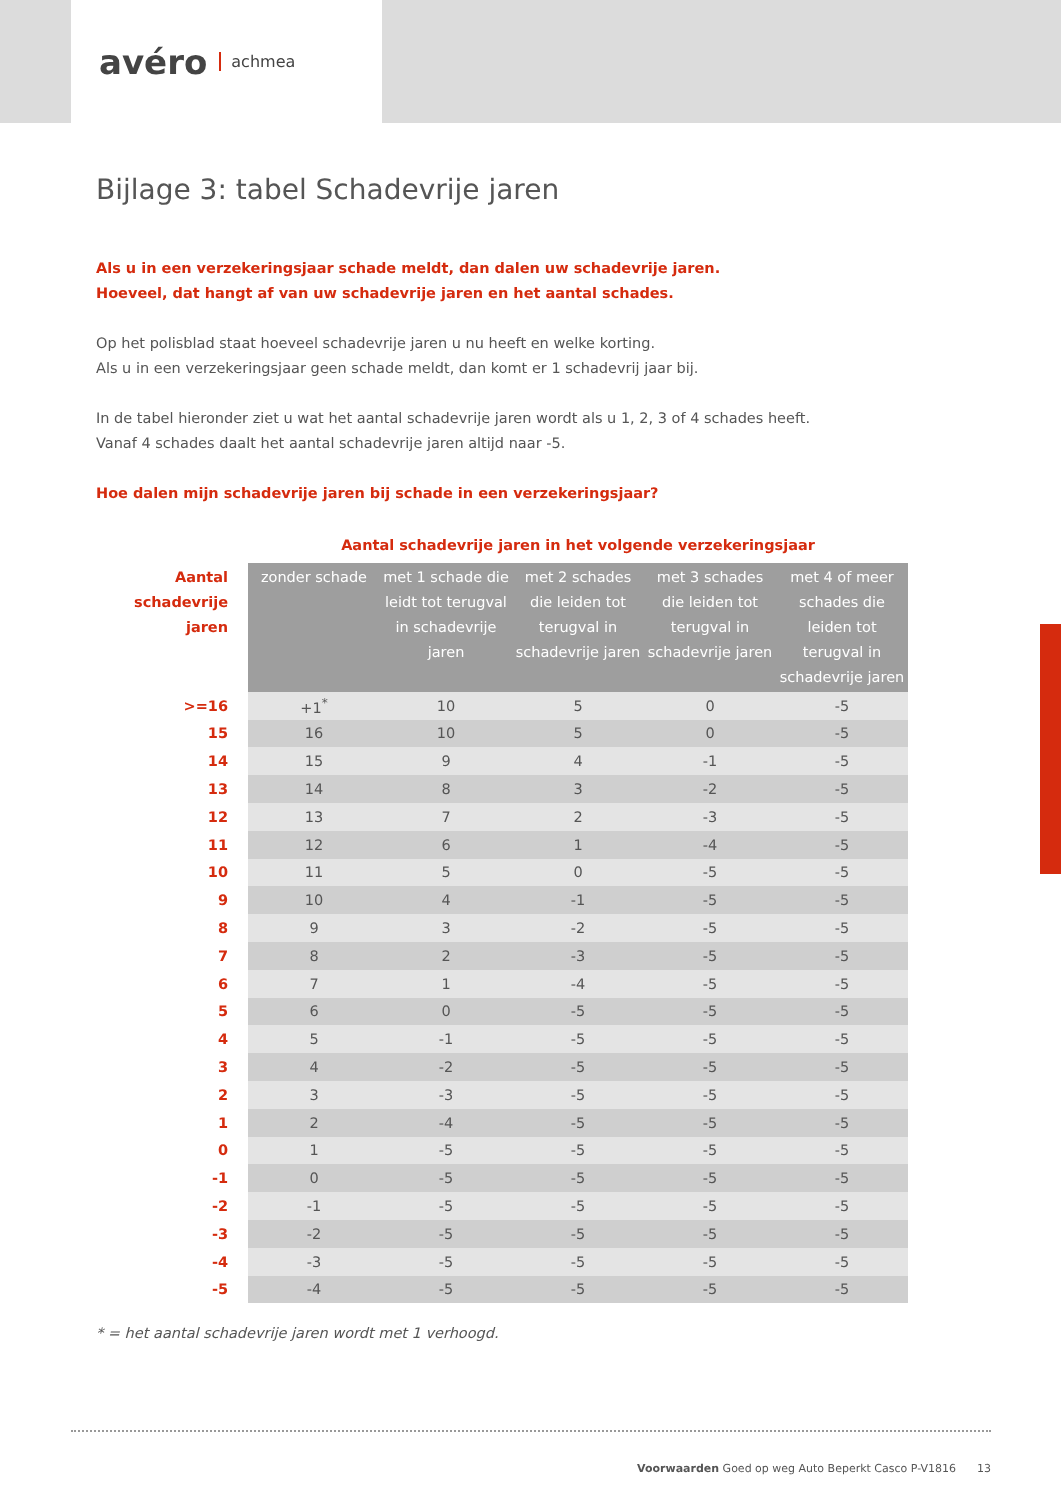avéro achmea
Bijlage 3: tabel Schadevrije jaren
Als u in een verzekeringsjaar schade meldt, dan dalen uw schadevrije jaren.
Hoeveel, dat hangt af van uw schadevrije jaren en het aantal schades.
Op het polisblad staat hoeveel schadevrije jaren u nu heeft en welke korting.
Als u in een verzekeringsjaar geen schade meldt, dan komt er 1 schadevrij jaar bij.
In de tabel hieronder ziet u wat het aantal schadevrije jaren wordt als u 1, 2, 3 of 4 schades heeft.
Vanaf 4 schades daalt het aantal schadevrije jaren altijd naar -5.
Hoe dalen mijn schadevrije jaren bij schade in een verzekeringsjaar?
| | Aantal schadevrije jaren in het volgende verzekeringsjaar | | | | |
| --- | --- | --- | --- | --- | --- |
| Aantal schadevrije jaren | zonder schade | met 1 schade die leidt tot terugval in schadevrije jaren | met 2 schades die leiden tot terugval in schadevrije jaren | met 3 schades die leiden tot terugval in schadevrije jaren | met 4 of meer schades die leiden tot terugval in schadevrije jaren |
| >=16 | +1<sup>*</sup> | 10 | 5 | 0 | -5 |
| 15 | 16 | 10 | 5 | 0 | -5 |
| 14 | 15 | 9 | 4 | -1 | -5 |
| 13 | 14 | 8 | 3 | -2 | -5 |
| 12 | 13 | 7 | 2 | -3 | -5 |
| 11 | 12 | 6 | 1 | -4 | -5 |
| 10 | 11 | 5 | 0 | -5 | -5 |
| 9 | 10 | 4 | -1 | -5 | -5 |
| 8 | 9 | 3 | -2 | -5 | -5 |
| 7 | 8 | 2 | -3 | -5 | -5 |
| 6 | 7 | 1 | -4 | -5 | -5 |
| 5 | 6 | 0 | -5 | -5 | -5 |
| 4 | 5 | -1 | -5 | -5 | -5 |
| 3 | 4 | -2 | -5 | -5 | -5 |
| 2 | 3 | -3 | -5 | -5 | -5 |
| 1 | 2 | -4 | -5 | -5 | -5 |
| 0 | 1 | -5 | -5 | -5 | -5 |
| -1 | 0 | -5 | -5 | -5 | -5 |
| -2 | -1 | -5 | -5 | -5 | -5 |
| -3 | -2 | -5 | -5 | -5 | -5 |
| -4 | -3 | -5 | -5 | -5 | -5 |
| -5 | -4 | -5 | -5 | -5 | -5 |
* = het aantal schadevrije jaren wordt met 1 verhoogd.
Voorwaarden Goed op weg Auto Beperkt Casco P-V1816 13